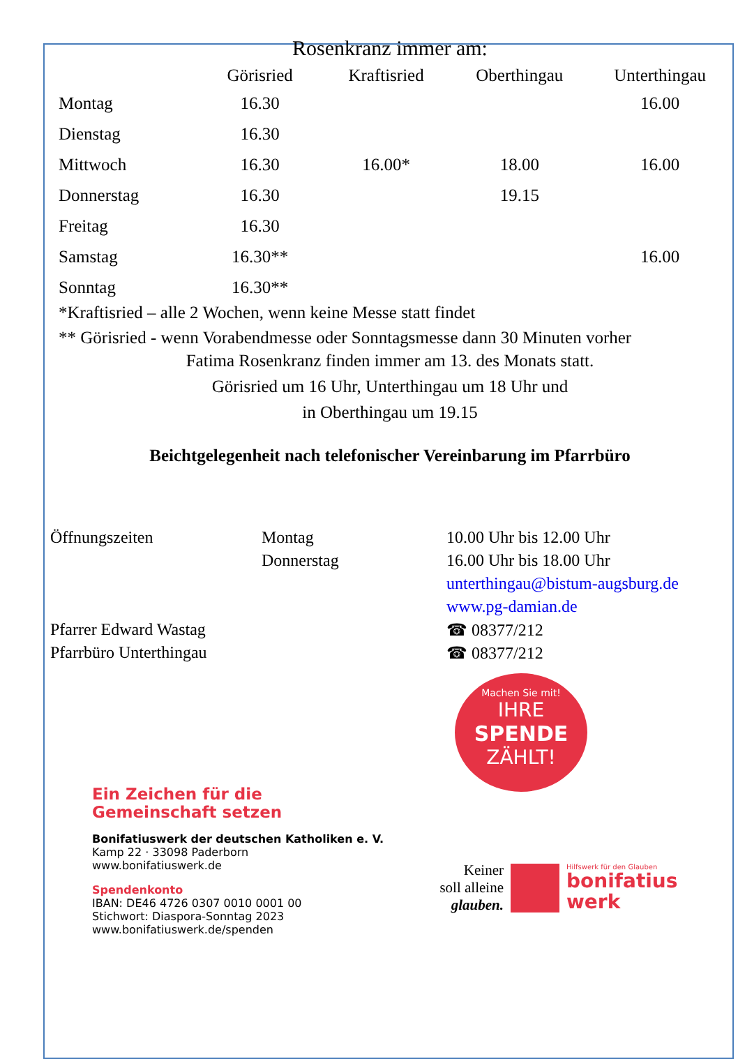Rosenkranz immer am:
| | Görisried | Kraftisried | Oberthingau | Unterthingau |
| --- | --- | --- | --- | --- |
| Montag | 16.30 | | | 16.00 |
| Dienstag | 16.30 | | | |
| Mittwoch | 16.30 | 16.00* | 18.00 | 16.00 |
| Donnerstag | 16.30 | | 19.15 | |
| Freitag | 16.30 | | | |
| Samstag | 16.30** | | | 16.00 |
| Sonntag | 16.30** | | | |
*Kraftisried – alle 2 Wochen, wenn keine Messe statt findet
** Görisried - wenn Vorabendmesse oder Sonntagsmesse dann 30 Minuten vorher
Fatima Rosenkranz finden immer am 13. des Monats statt.
Görisried um 16 Uhr, Unterthingau um 18 Uhr und
in Oberthingau um 19.15
Beichtgelegenheit nach telefonischer Vereinbarung im Pfarrbüro
| Öffnungszeiten | Montag | 10.00 Uhr bis 12.00 Uhr |
| | Donnerstag | 16.00 Uhr bis 18.00 Uhr |
| | | unterthingau@bistum-augsburg.de |
| | | www.pg-damian.de |
| Pfarrer Edward Wastag | | ☎ 08377/212 |
| Pfarrbüro Unterthingau | | ☎ 08377/212 |
Ein Zeichen für die
Gemeinschaft setzen
Bonifatiuswerk der deutschen Katholiken e. V.
Kamp 22 · 33098 Paderborn
www.bonifatiuswerk.de
Spendenkonto
IBAN: DE46 4726 0307 0010 0001 00
Stichwort: Diaspora-Sonntag 2023
www.bonifatiuswerk.de/spenden
Machen Sie mit!
IHRE
SPENDE
ZÄHLT!
Keiner
soll alleine
glauben.
Hilfswerk für den Glauben
bonifatius
werk